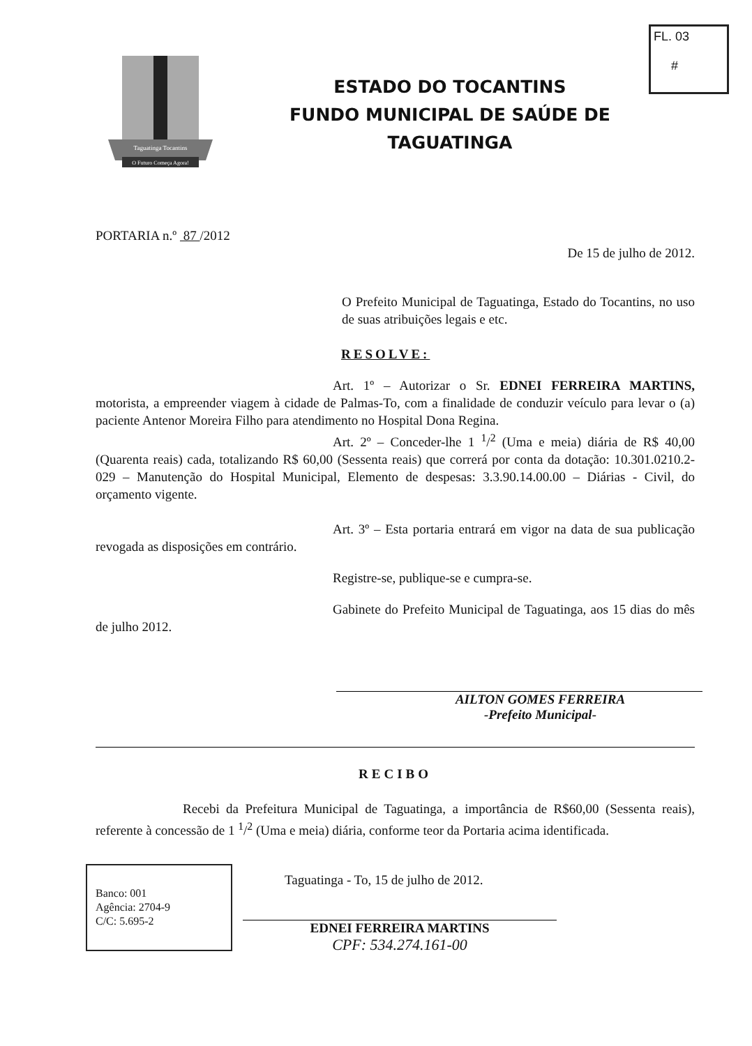FL. 03
#
O Futuro Começa Agora!
Taguatinga Tocantins
ESTADO DO TOCANTINS
FUNDO MUNICIPAL DE SAÚDE DE
TAGUATINGA
PORTARIA n.º 87 /2012
De 15 de julho de 2012.
O Prefeito Municipal de Taguatinga, Estado do Tocantins, no uso de suas atribuições legais e etc.
RESOLVE:
Art. 1º – Autorizar o Sr. EDNEI FERREIRA MARTINS, motorista, a empreender viagem à cidade de Palmas-To, com a finalidade de conduzir veículo para levar o (a) paciente Antenor Moreira Filho para atendimento no Hospital Dona Regina.
Art. 2º – Conceder-lhe 1 <sup>1</sup>/<sup>2</sup> (Uma e meia) diária de R$ 40,00 (Quarenta reais) cada, totalizando R$ 60,00 (Sessenta reais) que correrá por conta da dotação: 10.301.0210.2-029 – Manutenção do Hospital Municipal, Elemento de despesas: 3.3.90.14.00.00 – Diárias - Civil, do orçamento vigente.
Art. 3º – Esta portaria entrará em vigor na data de sua publicação revogada as disposições em contrário.
Registre-se, publique-se e cumpra-se.
Gabinete do Prefeito Municipal de Taguatinga, aos 15 dias do mês de julho 2012.
AILTON GOMES FERREIRA
-Prefeito Municipal-
RECIBO
Recebi da Prefeitura Municipal de Taguatinga, a importância de R$60,00 (Sessenta reais), referente à concessão de 1 <sup>1</sup>/<sup>2</sup> (Uma e meia) diária, conforme teor da Portaria acima identificada.
Banco: 001
Agência: 2704-9
C/C: 5.695-2
Taguatinga - To, 15 de julho de 2012.
EDNEI FERREIRA MARTINS
CPF: 534.274.161-00